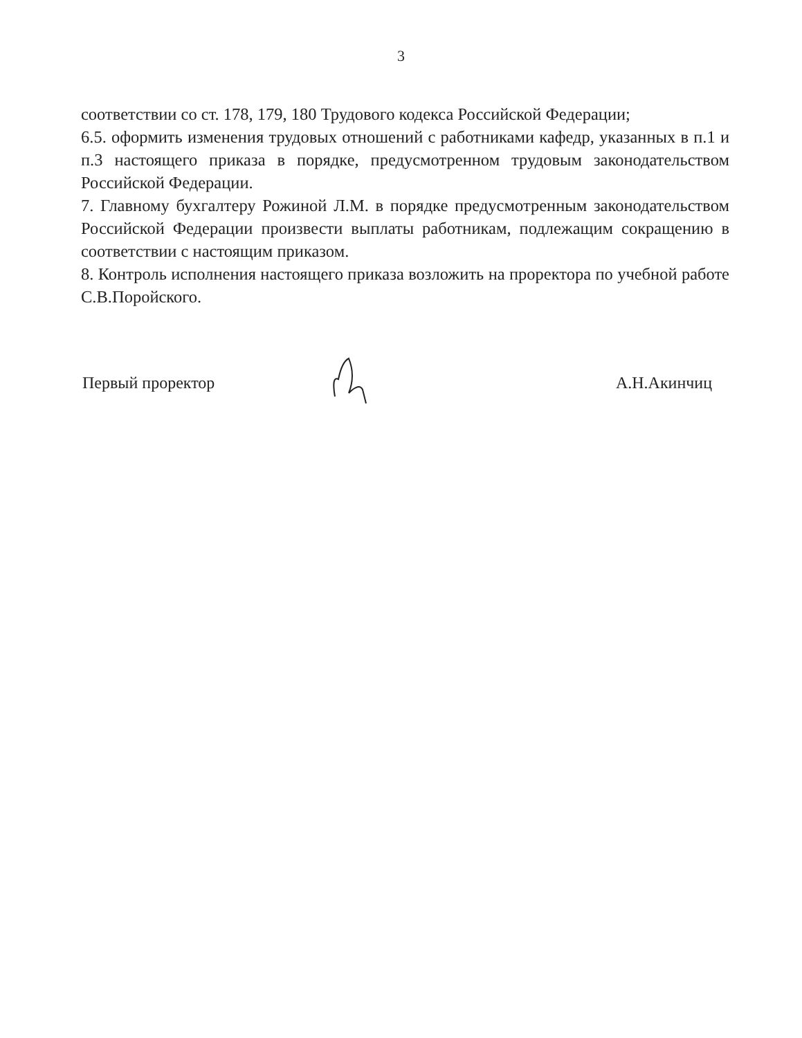3
соответствии со ст. 178, 179, 180 Трудового кодекса Российской Федерации;
6.5. оформить изменения трудовых отношений с работниками кафедр, указанных в п.1 и п.3 настоящего приказа в порядке, предусмотренном трудовым законодательством Российской Федерации.
7. Главному бухгалтеру Рожиной Л.М. в порядке предусмотренным законодательством Российской Федерации произвести выплаты работникам, подлежащим сокращению в соответствии с настоящим приказом.
8. Контроль исполнения настоящего приказа возложить на проректора по учебной работе С.В.Поройского.
Первый проректор А.Н.Акинчиц